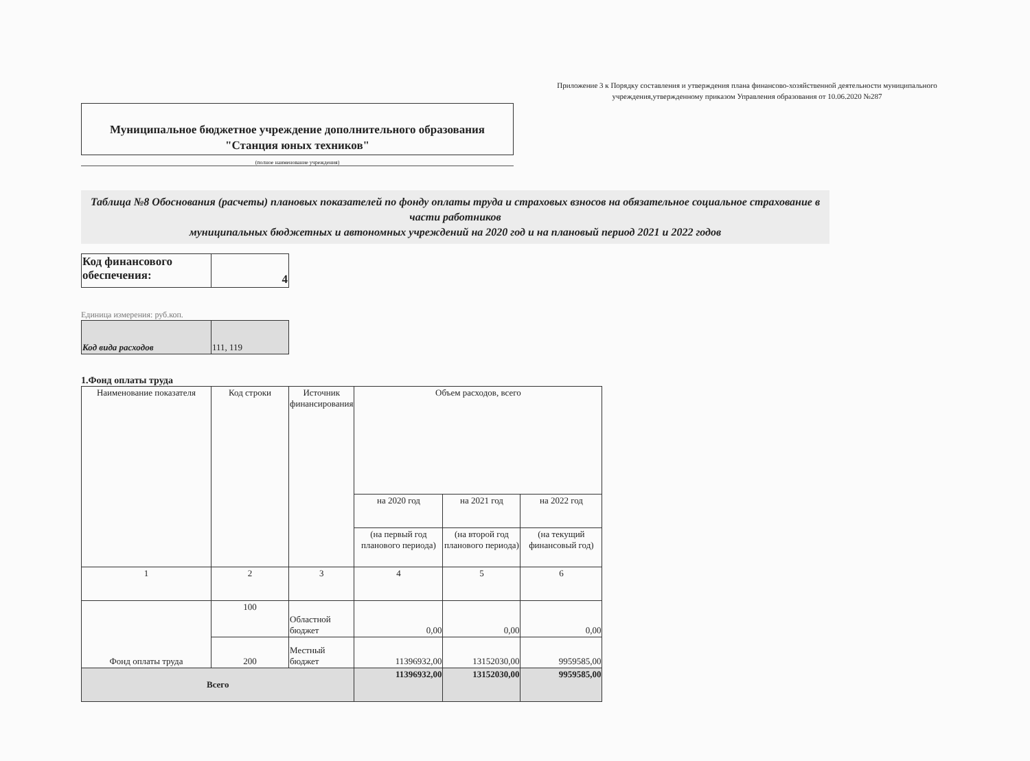Приложение 3 к Порядку составления и утверждения плана финансово-хозяйственной деятельности муниципального учреждения,утвержденному приказом Управления образования от 10.06.2020 №287
Муниципальное бюджетное учреждение дополнительного образования
"Станция юных техников"
(полное наименование учреждения)
Таблица №8 Обоснования (расчеты) плановых показателей по фонду оплаты труда и страховых взносов на обязательное социальное страхование в части работников
муниципальных бюджетных и автономных учреждений на 2020 год и на плановый период 2021 и 2022 годов
| Код финансового обеспечения: | 4 |
Единица измерения: руб.коп.
| Код вида расходов | 111, 119 |
1.Фонд оплаты труда
| Наименование показателя | Код строки | Источник финансирования | Объем расходов, всего | | |
| | | | на 2020 год | на 2021 год | на 2022 год |
| | | | (на первый год планового периода) | (на второй год планового периода) | (на текущий финансовый год) |
| 1 | 2 | 3 | 4 | 5 | 6 |
| Фонд оплаты труда | 100 | Областной бюджет | 0,00 | 0,00 | 0,00 |
| | 200 | Местный бюджет | 11396932,00 | 13152030,00 | 9959585,00 |
| Всего | | | 11396932,00 | 13152030,00 | 9959585,00 |